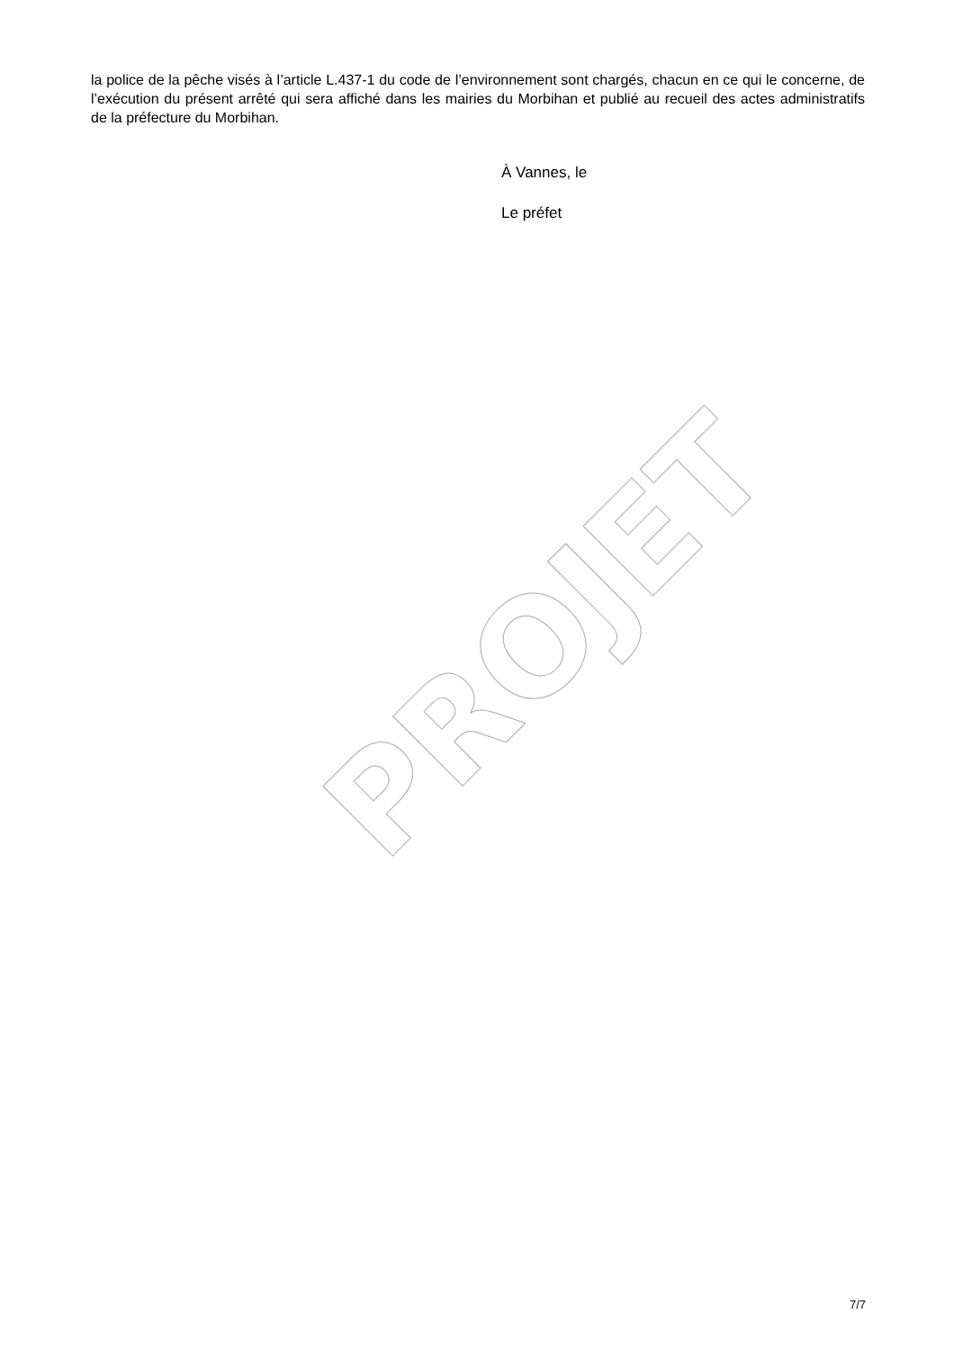PROJET
la police de la pêche visés à l’article L.437-1 du code de l’environnement sont chargés, chacun en ce qui le concerne, de l’exécution du présent arrêté qui sera affiché dans les mairies du Morbihan et publié au recueil des actes administratifs de la préfecture du Morbihan.
À Vannes, le
Le préfet
7/7